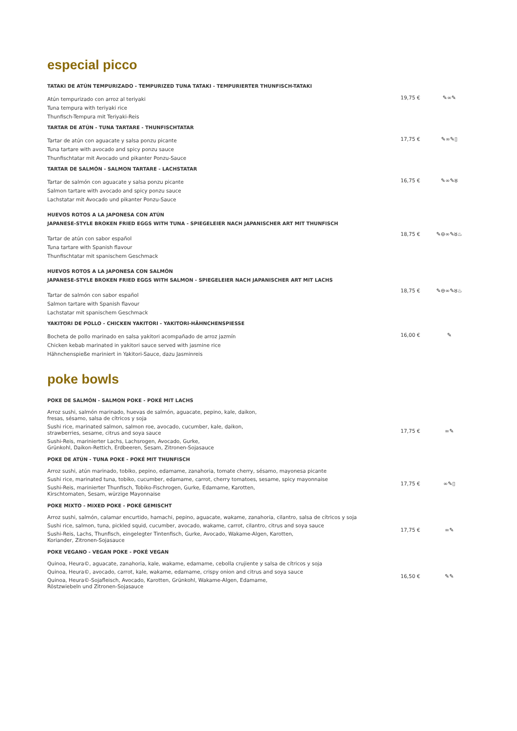especial picco
TATAKI DE ATÚN TEMPURIZADO - TEMPURIZED TUNA TATAKI - TEMPURIERTER THUNFISCH-TATAKI
Atún tempurizado con arroz al teriyaki
Tuna tempura with teriyaki rice
Thunfisch-Tempura mit Teriyaki-Reis
19,75 € ✎∞✎
TARTAR DE ATÚN - TUNA TARTARE - THUNFISCHTATAR
Tartar de atún con aguacate y salsa ponzu picante
Tuna tartare with avocado and spicy ponzu sauce
Thunfischtatar mit Avocado und pikanter Ponzu-Sauce
17,75 € ✎∞✎▯
TARTAR DE SALMÓN - SALMON TARTARE - LACHSTATAR
Tartar de salmón con aguacate y salsa ponzu picante
Salmon tartare with avocado and spicy ponzu sauce
Lachstatar mit Avocado und pikanter Ponzu-Sauce
16,75 € ✎∞✎ȣ
HUEVOS ROTOS A LA JAPONESA CON ATÚN
JAPANESE-STYLE BROKEN FRIED EGGS WITH TUNA - SPIEGELEIER NACH JAPANISCHER ART MIT THUNFISCH
Tartar de atún con sabor español
Tuna tartare with Spanish flavour
Thunfischtatar mit spanischem Geschmack
18,75 € ✎⊖∞✎ȣ♨
HUEVOS ROTOS A LA JAPONESA CON SALMÓN
JAPANESE-STYLE BROKEN FRIED EGGS WITH SALMON - SPIEGELEIER NACH JAPANISCHER ART MIT LACHS
Tartar de salmón con sabor español
Salmon tartare with Spanish flavour
Lachstatar mit spanischem Geschmack
18,75 € ✎⊖∞✎ȣ♨
YAKITORI DE POLLO - CHICKEN YAKITORI - YAKITORI-HÄHNCHENSPIESSE
Bocheta de pollo marinado en salsa yakitori acompañado de arroz jazmín
Chicken kebab marinated in yakitori sauce served with jasmine rice
Hähnchenspieße mariniert in Yakitori-Sauce, dazu Jasminreis
16,00 € ✎
poke bowls
POKE DE SALMÓN - SALMON POKE - POKÉ MIT LACHS
Arroz sushi, salmón marinado, huevas de salmón, aguacate, pepino, kale, daikon,
fresas, sésamo, salsa de cítricos y soja
Sushi rice, marinated salmon, salmon roe, avocado, cucumber, kale, daikon,
strawberries, sesame, citrus and soya sauce
Sushi-Reis, marinierter Lachs, Lachsrogen, Avocado, Gurke,
Grünkohl, Daikon-Rettich, Erdbeeren, Sesam, Zitronen-Sojasauce
17,75 € ∞✎
POKE DE ATÚN - TUNA POKE - POKÉ MIT THUNFISCH
Arroz sushi, atún marinado, tobiko, pepino, edamame, zanahoria, tomate cherry, sésamo, mayonesa picante
Sushi rice, marinated tuna, tobiko, cucumber, edamame, carrot, cherry tomatoes, sesame, spicy mayonnaise
Sushi-Reis, marinierter Thunfisch, Tobiko-Fischrogen, Gurke, Edamame, Karotten,
Kirschtomaten, Sesam, würzige Mayonnaise
17,75 € ∞✎▯
POKE MIXTO - MIXED POKE - POKÉ GEMISCHT
Arroz sushi, salmón, calamar encurtido, hamachi, pepino, aguacate, wakame, zanahoria, cilantro, salsa de cítricos y soja
Sushi rice, salmon, tuna, pickled squid, cucumber, avocado, wakame, carrot, cilantro, citrus and soya sauce
Sushi-Reis, Lachs, Thunfisch, eingelegter Tintenfisch, Gurke, Avocado, Wakame-Algen, Karotten,
Koriander, Zitronen-Sojasauce
17,75 € ∞✎
POKE VEGANO - VEGAN POKE - POKÉ VEGAN
Quinoa, Heura©, aguacate, zanahoria, kale, wakame, edamame, cebolla crujiente y salsa de cítricos y soja
Quinoa, Heura©, avocado, carrot, kale, wakame, edamame, crispy onion and citrus and soya sauce
Quinoa, Heura©-Sojafleisch, Avocado, Karotten, Grünkohl, Wakame-Algen, Edamame,
Röstzwiebeln und Zitronen-Sojasauce
16,50 € ✎✎